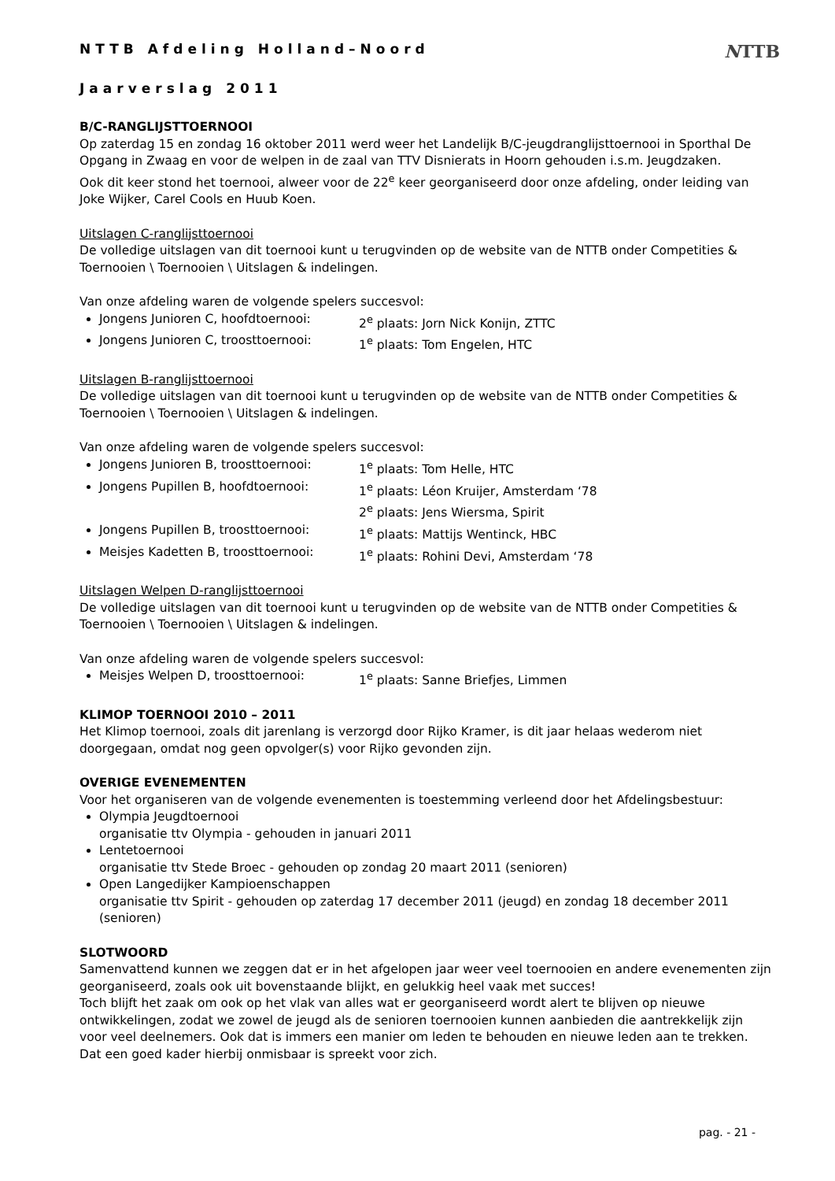NTTB
NTTB Afdeling Holland–Noord
Jaarverslag 2011
B/C-RANGLIJSTTOERNOOI
Op zaterdag 15 en zondag 16 oktober 2011 werd weer het Landelijk B/C-jeugdranglijsttoernooi in Sporthal De Opgang in Zwaag en voor de welpen in de zaal van TTV Disnierats in Hoorn gehouden i.s.m. Jeugdzaken.
Ook dit keer stond het toernooi, alweer voor de 22<sup>e</sup> keer georganiseerd door onze afdeling, onder leiding van Joke Wijker, Carel Cools en Huub Koen.
Uitslagen C-ranglijsttoernooi
De volledige uitslagen van dit toernooi kunt u terugvinden op de website van de NTTB onder Competities & Toernooien \ Toernooien \ Uitslagen & indelingen.
Van onze afdeling waren de volgende spelers succesvol:
Jongens Junioren C, hoofdtoernooi: 2<sup>e</sup> plaats: Jorn Nick Konijn, ZTTC
Jongens Junioren C, troosttoernooi: 1<sup>e</sup> plaats: Tom Engelen, HTC
Uitslagen B-ranglijsttoernooi
De volledige uitslagen van dit toernooi kunt u terugvinden op de website van de NTTB onder Competities & Toernooien \ Toernooien \ Uitslagen & indelingen.
Van onze afdeling waren de volgende spelers succesvol:
Jongens Junioren B, troosttoernooi: 1<sup>e</sup> plaats: Tom Helle, HTC
Jongens Pupillen B, hoofdtoernooi: 1<sup>e</sup> plaats: Léon Kruijer, Amsterdam ‘78
2<sup>e</sup> plaats: Jens Wiersma, Spirit
Jongens Pupillen B, troosttoernooi: 1<sup>e</sup> plaats: Mattijs Wentinck, HBC
Meisjes Kadetten B, troosttoernooi: 1<sup>e</sup> plaats: Rohini Devi, Amsterdam ‘78
Uitslagen Welpen D-ranglijsttoernooi
De volledige uitslagen van dit toernooi kunt u terugvinden op de website van de NTTB onder Competities & Toernooien \ Toernooien \ Uitslagen & indelingen.
Van onze afdeling waren de volgende spelers succesvol:
Meisjes Welpen D, troosttoernooi: 1<sup>e</sup> plaats: Sanne Briefjes, Limmen
KLIMOP TOERNOOI 2010 – 2011
Het Klimop toernooi, zoals dit jarenlang is verzorgd door Rijko Kramer, is dit jaar helaas wederom niet doorgegaan, omdat nog geen opvolger(s) voor Rijko gevonden zijn.
OVERIGE EVENEMENTEN
Voor het organiseren van de volgende evenementen is toestemming verleend door het Afdelingsbestuur:
Olympia Jeugdtoernooi
organisatie ttv Olympia - gehouden in januari 2011
Lentetoernooi
organisatie ttv Stede Broec - gehouden op zondag 20 maart 2011 (senioren)
Open Langedijker Kampioenschappen
organisatie ttv Spirit - gehouden op zaterdag 17 december 2011 (jeugd) en zondag 18 december 2011 (senioren)
SLOTWOORD
Samenvattend kunnen we zeggen dat er in het afgelopen jaar weer veel toernooien en andere evenementen zijn georganiseerd, zoals ook uit bovenstaande blijkt, en gelukkig heel vaak met succes!
Toch blijft het zaak om ook op het vlak van alles wat er georganiseerd wordt alert te blijven op nieuwe ontwikkelingen, zodat we zowel de jeugd als de senioren toernooien kunnen aanbieden die aantrekkelijk zijn voor veel deelnemers. Ook dat is immers een manier om leden te behouden en nieuwe leden aan te trekken. Dat een goed kader hierbij onmisbaar is spreekt voor zich.
pag. - 21 -